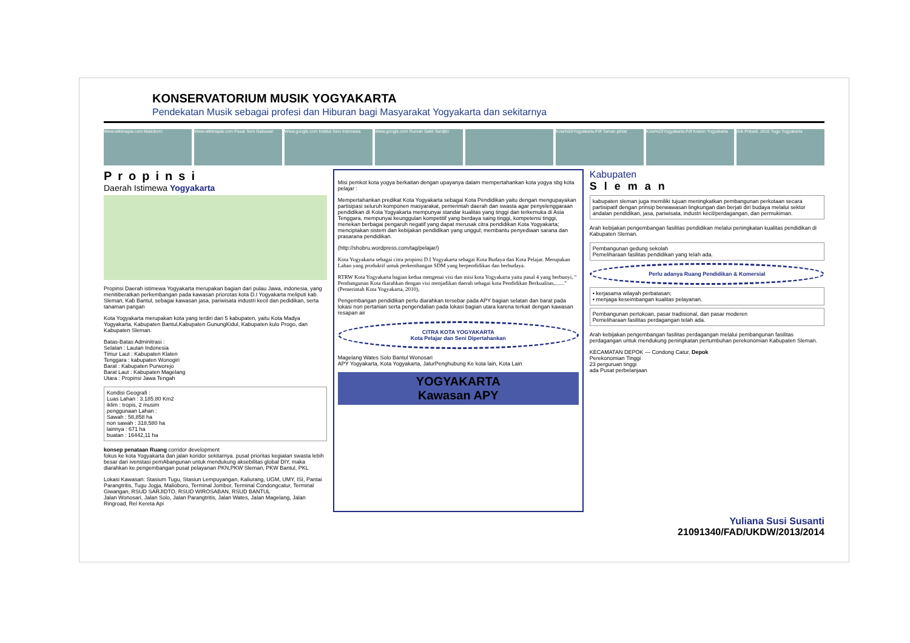KONSERVATORIUM MUSIK YOGYAKARTA
Pendekatan Musik sebagai profesi dan Hiburan bagi Masyarakat Yogyakarta dan sekitarnya
Www.wikimapia.com Malioboro Www.wikimapia.com Pasar Seni Gabusan
Www.google.com Institut Seni Indonesia
Www.google.com Rumah Sakit Sardjito
Kota%20Yogyakarta.Pdf Taman pintar
Kota%20Yogyakarta.Pdf Kraton Yogyakarta
dok.Pribadi, 2010 Tugu Yogyakarta
Propinsi
Daerah Istimewa Yogyakarta
Propinsi Daerah istimewa Yogyakarta merupakan bagian dari pulau Jawa, indonesia, yang menitiberatkan perkembangan pada kawasan priorotas kota D.I Yogyakarta meliputi kab. Sleman, Kab Bantul, sebagai kawasan jasa, pariwisata industri kecil dan pedidikan, serta tanaman pangan
Kota Yogyakarta merupakan kota yang terdiri dari 5 kabupaten, yaitu Kota Madya Yogyakarta, Kabupaten Bantul,Kabupaten GunungKidul, Kabupaten kulo Progo, dan Kabupaten Sleman.
Batas-Batas Adminitrasi :
Selatan : Lautan Indonesia
Timur Laut : Kabupaten Klaten
Tenggara : kabupaten Wonogiri
Barat : Kabupaten Purworejo
Barat Laut : Kabupaten Magelang
Utara : Propinsi Jawa Tengah
Kondisi Geografi :
Luas Lahan : 3.185.80 Km2
iklim : tropis, 2 musim
penggunaan Lahan :
Sawah : 58,858 ha
non sawah : 318,580 ha
lainnya : 671 ha
buatan : 16442,11 ha
konsep penataan Ruang corridor development
fokus ke kota Yogyakarta dan jalan koridor sekitarnya. pusat prioritas kegiatan swasta lebih besar dari ivenstasi pemAbangunan untuk mendukung aksebilitas global DIY, maka diarahkan ke pengembangan pusat pelayanan PKN,PKW Sleman, PKW Bantul, PKL
Lokasi Kawasan: Stasium Tugu, Stasiun Lempuyangan, Kaliurang, UGM, UMY, ISI, Pantai Parangtritis, Tugu Jogja, Malioboro, Terminal Jombor, Terminal Condongcatur, Terminal Giwangan, RSUD SARJIDTO, RSUD WIROSABAN, RSUD BANTUL
Jalan Wonosari, Jalan Solo, Jalan Parangtritis, Jalan Wates, Jalan Magelang, Jalan Ringroad, Rel Kereta Api
Misi pemkot kota yogya berkaitan dengan upayanya dalam mempertahankan kota yogya sbg kota pelajar :
Mempertahankan predikat Kota Yogyakarta sebagai Kota Pendidikan yaitu dengan mengupayakan partisipasi seluruh komponen masyarakat, pemerintah daerah dan swasta agar penyelenggaraan pendidikan di Kota Yogyakarta mempunyai standar kualitas yang tinggi dan terkemuka di Asia Tenggara, mempunyai keunggulan kompetitif yang berdaya saing tinggi, kompetensi tinggi, menekan berbagai pengaruh negatif yang dapat merusak citra pendidikan Kota Yogyakarta; menciptakan sistem dan kebijakan pendidikan yang unggul; membantu penyediaan sarana dan prasarana pendidikan.
(http://shobru.wordpress.com/tag/pelajar/)
Kota Yogyakarta sebagai citra propinsi D.I Yogyakarta sebagai Kota Budaya dan Kota Pelajar. Merupakan Lahan yang produktif untuk perkembangan SDM yang berpendidikan dan berbudaya.
RTRW Kota Yogyakarta bagian kedua mengenai visi dan misi kota Yogyakarta yaitu pasal 4 yang berbunyi, " Pembangunan Kota diarahkan dengan visi menjadikan daerah sebagai kota Pendidikan Berkualitas,......."(Pemerintah Kota Yogyakarta, 2010),
Pengembangan pendidikan perlu diarahkan tersebar pada APY bagian selatan dan barat pada lokasi non pertanian serta pengendalian pada lokasi bagian utara karena terkait dengan kawasan resapan air
CITRA KOTA YOGYAKARTA
Kota Pelajar dan Seni Dipertahankan
Magelang Wates Solo Bantul Wonosari
APY Yogyakarta, Kota Yogyakarta, JalurPenghubung Ke kota lain, Kota Lain
YOGYAKARTA
Kawasan APY
Kabupaten
Sleman
kabupaten sleman juga memiliki tujuan meningkatkan pembangunan perkotaan secara partisipatif dengan prinsip berwawasan lingkungan dan berjati diri budaya melalui sektor andalan pendidikan, jasa, pariwisata, industri kecil/perdagangan, dan permukiman.
Arah kebijakan pengembangan fasilitas pendidikan melalui peningkatan kualitas pendidikan di Kabupaten Sleman.
Pembangunan gedung sekolah
Pemeliharaan fasilitas pendidikan yang telah ada.
Perlu adanya Ruang Pendidikan & Komersial
• kerjasama wilayah perbatasan;
• menjaga keseimbangan kualitas pelayanan.
Pembangunan pertokoan, pasar tradisional, dan pasar moderen
Pemeliharaan fasilitas perdagangan telah ada.
Arah kebijakan pengembangan fasilitas perdagangan melalui pembangunan fasilitas perdagangan untuk mendukung peningkatan pertumbuhan perekonomian Kabupaten Sleman.
KECAMATAN DEPOK — Condong Catur, Depok
Perekonomian Tinggi
23 perguruan tinggi
ada Pusat perbelanjaan
Yuliana Susi Susanti
21091340/FAD/UKDW/2013/2014